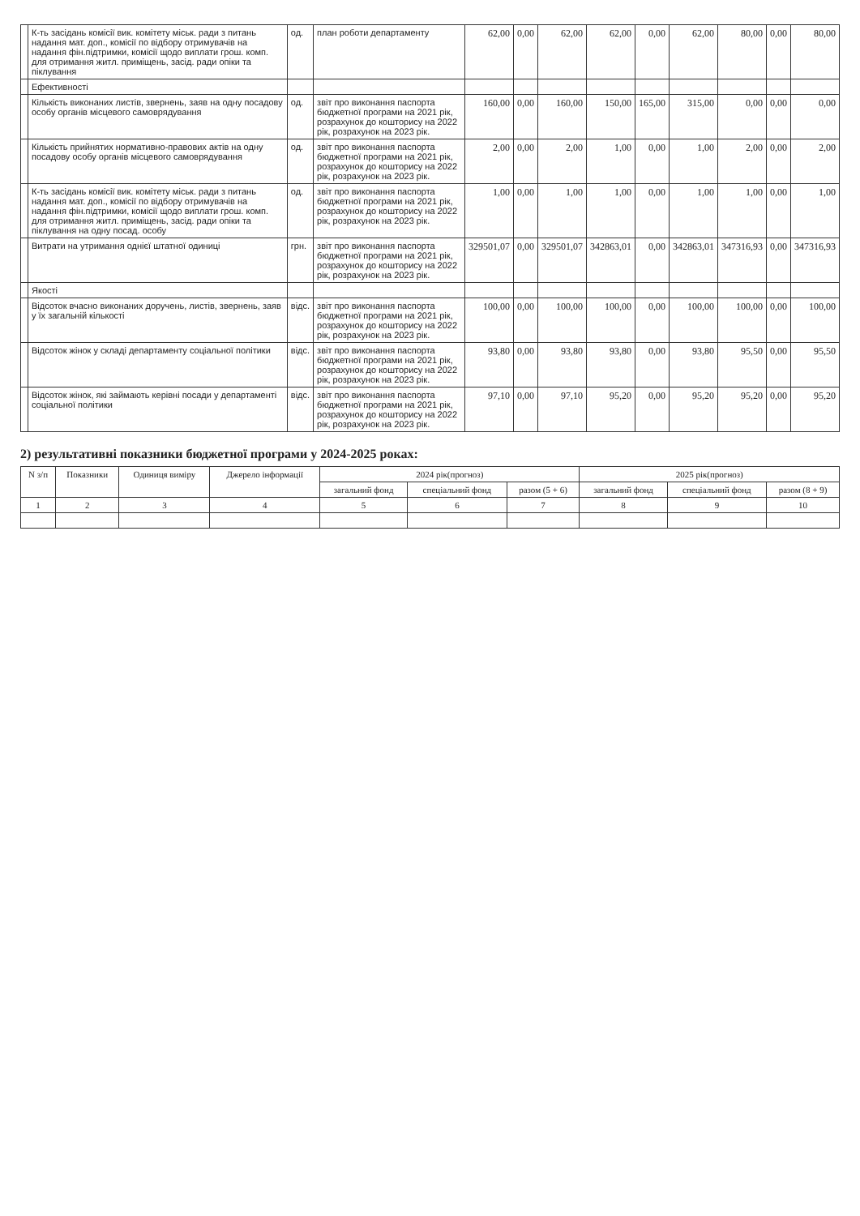| | К-ть засідань комісії вик. комітету міськ. ради з питань надання мат. доп., комісії по відбору отримувачів на надання фін.підтримки, комісії щодо виплати грош. комп. для отримання житл. приміщень, засід. ради опіки та піклування | од. | план роботи департаменту | 62,00 | 0,00 | 62,00 | 62,00 | 0,00 | 62,00 | 80,00 | 0,00 | 80,00 |
| | Ефективності | | | | | | | | | | | |
| | Кількість виконаних листів, звернень, заяв на одну посадову особу органів місцевого самоврядування | од. | звіт про виконання паспорта бюджетної програми на 2021 рік, розрахунок до кошторису на 2022 рік, розрахунок на 2023 рік. | 160,00 | 0,00 | 160,00 | 150,00 | 165,00 | 315,00 | 0,00 | 0,00 | 0,00 |
| | Кількість прийнятих нормативно-правових актів на одну посадову особу органів місцевого самоврядування | од. | звіт про виконання паспорта бюджетної програми на 2021 рік, розрахунок до кошторису на 2022 рік, розрахунок на 2023 рік. | 2,00 | 0,00 | 2,00 | 1,00 | 0,00 | 1,00 | 2,00 | 0,00 | 2,00 |
| | К-ть засідань комісії вик. комітету міськ. ради з питань надання мат. доп., комісії по відбору отримувачів на надання фін.підтримки, комісії щодо виплати грош. комп. для отримання житл. приміщень, засід. ради опіки та піклування на одну посад. особу | од. | звіт про виконання паспорта бюджетної програми на 2021 рік, розрахунок до кошторису на 2022 рік, розрахунок на 2023 рік. | 1,00 | 0,00 | 1,00 | 1,00 | 0,00 | 1,00 | 1,00 | 0,00 | 1,00 |
| | Витрати на утримання однієї штатної одиниці | грн. | звіт про виконання паспорта бюджетної програми на 2021 рік, розрахунок до кошторису на 2022 рік, розрахунок на 2023 рік. | 329501,07 | 0,00 | 329501,07 | 342863,01 | 0,00 | 342863,01 | 347316,93 | 0,00 | 347316,93 |
| | Якості | | | | | | | | | | | |
| | Відсоток вчасно виконаних доручень, листів, звернень, заяв у їх загальній кількості | відс. | звіт про виконання паспорта бюджетної програми на 2021 рік, розрахунок до кошторису на 2022 рік, розрахунок на 2023 рік. | 100,00 | 0,00 | 100,00 | 100,00 | 0,00 | 100,00 | 100,00 | 0,00 | 100,00 |
| | Відсоток жінок у складі департаменту соціальної політики | відс. | звіт про виконання паспорта бюджетної програми на 2021 рік, розрахунок до кошторису на 2022 рік, розрахунок на 2023 рік. | 93,80 | 0,00 | 93,80 | 93,80 | 0,00 | 93,80 | 95,50 | 0,00 | 95,50 |
| | Відсоток жінок, які займають керівні посади у департаменті соціальної політики | відс. | звіт про виконання паспорта бюджетної програми на 2021 рік, розрахунок до кошторису на 2022 рік, розрахунок на 2023 рік. | 97,10 | 0,00 | 97,10 | 95,20 | 0,00 | 95,20 | 95,20 | 0,00 | 95,20 |
2) результативні показники бюджетної програми у 2024-2025 роках:
| N з/п | Показники | Одиниця виміру | Джерело інформації | 2024 рік(прогноз) | | | 2025 рік(прогноз) | | |
| --- | --- | --- | --- | --- | --- | --- | --- | --- | --- |
| | | | | загальний фонд | спеціальний фонд | разом (5 + 6) | загальний фонд | спеціальний фонд | разом (8 + 9) |
| 1 | 2 | 3 | 4 | 5 | 6 | 7 | 8 | 9 | 10 |